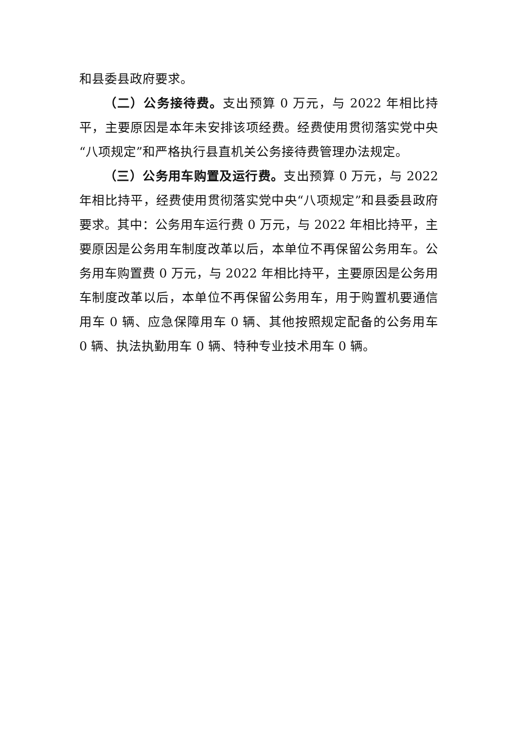和县委县政府要求。
（二）公务接待费。支出预算 0 万元，与 2022 年相比持平，主要原因是本年未安排该项经费。经费使用贯彻落实党中央“八项规定”和严格执行县直机关公务接待费管理办法规定。
（三）公务用车购置及运行费。支出预算 0 万元，与 2022 年相比持平，经费使用贯彻落实党中央“八项规定”和县委县政府要求。其中：公务用车运行费 0 万元，与 2022 年相比持平，主要原因是公务用车制度改革以后，本单位不再保留公务用车。公务用车购置费 0 万元，与 2022 年相比持平，主要原因是公务用车制度改革以后，本单位不再保留公务用车，用于购置机要通信用车 0 辆、应急保障用车 0 辆、其他按照规定配备的公务用车 0 辆、执法执勤用车 0 辆、特种专业技术用车 0 辆。